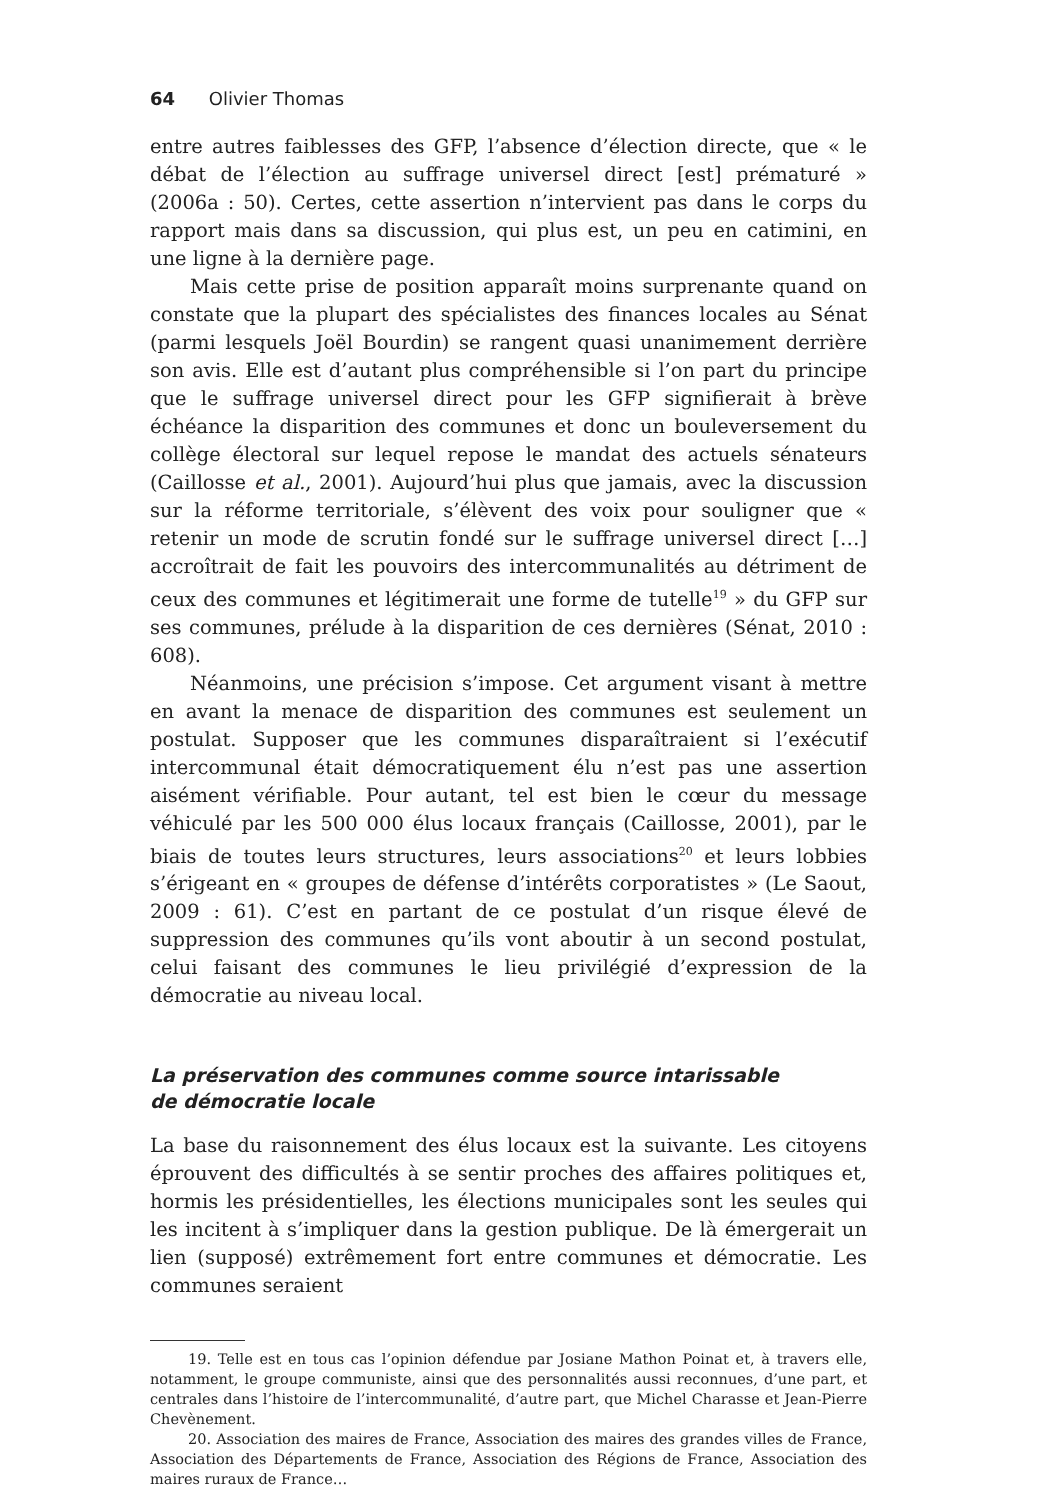64 Olivier Thomas
entre autres faiblesses des GFP, l’absence d’élection directe, que « le débat de l’élection au suffrage universel direct [est] prématuré » (2006a : 50). Certes, cette assertion n’intervient pas dans le corps du rapport mais dans sa discussion, qui plus est, un peu en catimini, en une ligne à la dernière page.
Mais cette prise de position apparaît moins surprenante quand on constate que la plupart des spécialistes des finances locales au Sénat (parmi lesquels Joël Bourdin) se rangent quasi unanimement derrière son avis. Elle est d’autant plus compréhensible si l’on part du principe que le suffrage universel direct pour les GFP signifierait à brève échéance la disparition des communes et donc un bouleversement du collège électoral sur lequel repose le mandat des actuels sénateurs (Caillosse et al., 2001). Aujourd’hui plus que jamais, avec la discussion sur la réforme territoriale, s’élèvent des voix pour souligner que « retenir un mode de scrutin fondé sur le suffrage universel direct […] accroîtrait de fait les pouvoirs des intercommunalités au détriment de ceux des communes et légitimerait une forme de tutelle<sup>19</sup> » du GFP sur ses communes, prélude à la disparition de ces dernières (Sénat, 2010 : 608).
Néanmoins, une précision s’impose. Cet argument visant à mettre en avant la menace de disparition des communes est seulement un postulat. Supposer que les communes disparaîtraient si l’exécutif intercommunal était démocratiquement élu n’est pas une assertion aisément vérifiable. Pour autant, tel est bien le cœur du message véhiculé par les 500 000 élus locaux français (Caillosse, 2001), par le biais de toutes leurs structures, leurs associations<sup>20</sup> et leurs lobbies s’érigeant en « groupes de défense d’intérêts corporatistes » (Le Saout, 2009 : 61). C’est en partant de ce postulat d’un risque élevé de suppression des communes qu’ils vont aboutir à un second postulat, celui faisant des communes le lieu privilégié d’expression de la démocratie au niveau local.
La préservation des communes comme source intarissable
de démocratie locale
La base du raisonnement des élus locaux est la suivante. Les citoyens éprouvent des difficultés à se sentir proches des affaires politiques et, hormis les présidentielles, les élections municipales sont les seules qui les incitent à s’impliquer dans la gestion publique. De là émergerait un lien (supposé) extrêmement fort entre communes et démocratie. Les communes seraient
19. Telle est en tous cas l’opinion défendue par Josiane Mathon Poinat et, à travers elle, notamment, le groupe communiste, ainsi que des personnalités aussi reconnues, d’une part, et centrales dans l’histoire de l’intercommunalité, d’autre part, que Michel Charasse et Jean-Pierre Chevènement.
20. Association des maires de France, Association des maires des grandes villes de France, Association des Départements de France, Association des Régions de France, Association des maires ruraux de France…